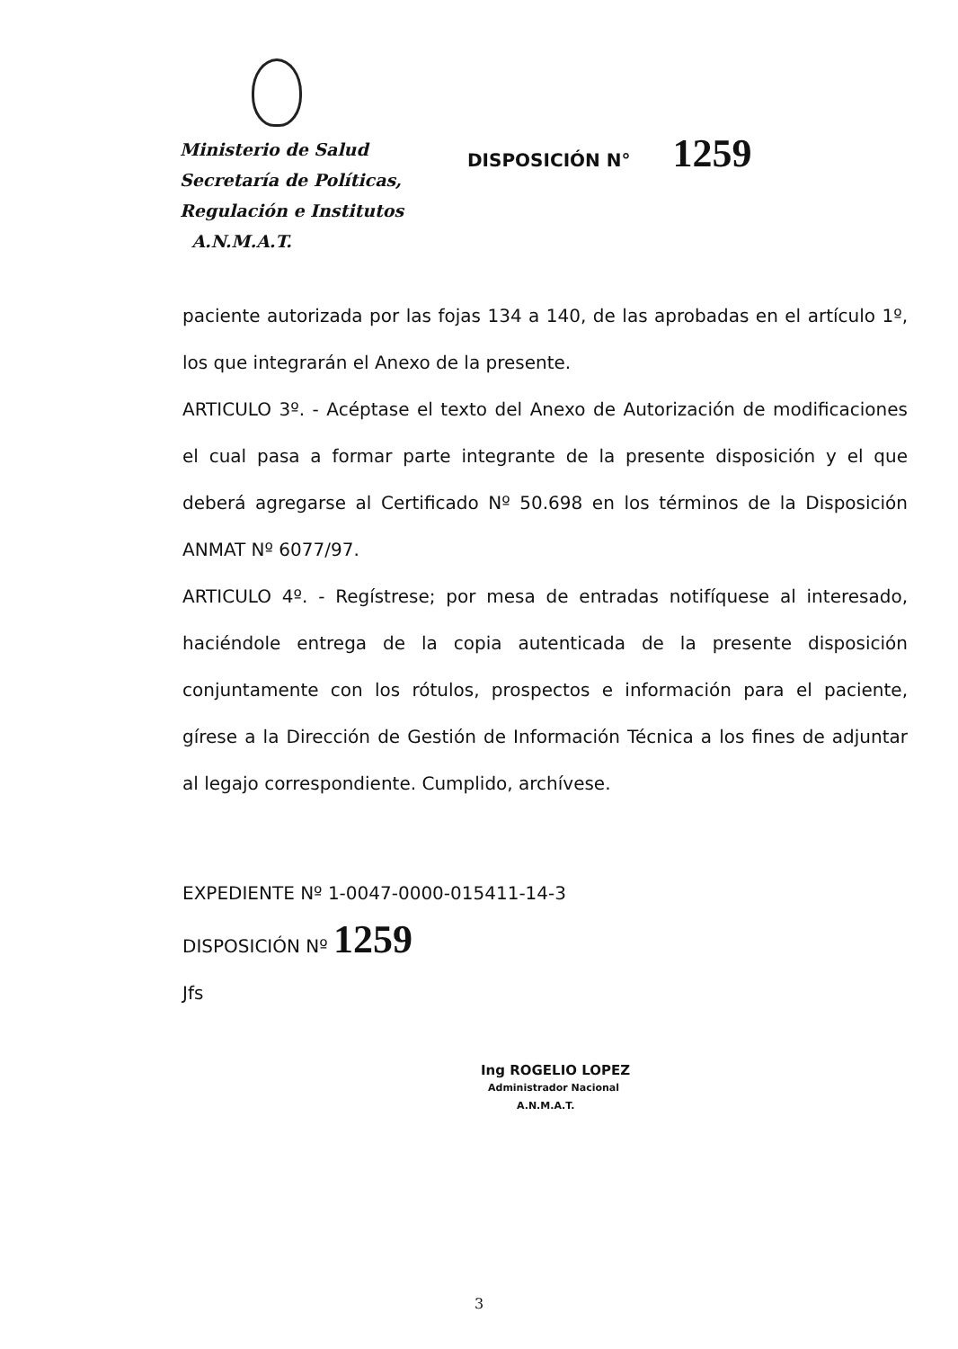Ministerio de Salud
Secretaría de Políticas,
Regulación e Institutos
A.N.M.A.T.
DISPOSICIÓN N° 1259
paciente autorizada por las fojas 134 a 140, de las aprobadas en el artículo 1º, los que integrarán el Anexo de la presente.
ARTICULO 3º. - Acéptase el texto del Anexo de Autorización de modificaciones el cual pasa a formar parte integrante de la presente disposición y el que deberá agregarse al Certificado Nº 50.698 en los términos de la Disposición ANMAT Nº 6077/97.
ARTICULO 4º. - Regístrese; por mesa de entradas notifíquese al interesado, haciéndole entrega de la copia autenticada de la presente disposición conjuntamente con los rótulos, prospectos e información para el paciente, gírese a la Dirección de Gestión de Información Técnica a los fines de adjuntar al legajo correspondiente. Cumplido, archívese.
EXPEDIENTE Nº 1-0047-0000-015411-14-3
DISPOSICIÓN Nº 1259
Jfs
Ing ROGELIO LOPEZ
Administrador Nacional
A.N.M.A.T.
3